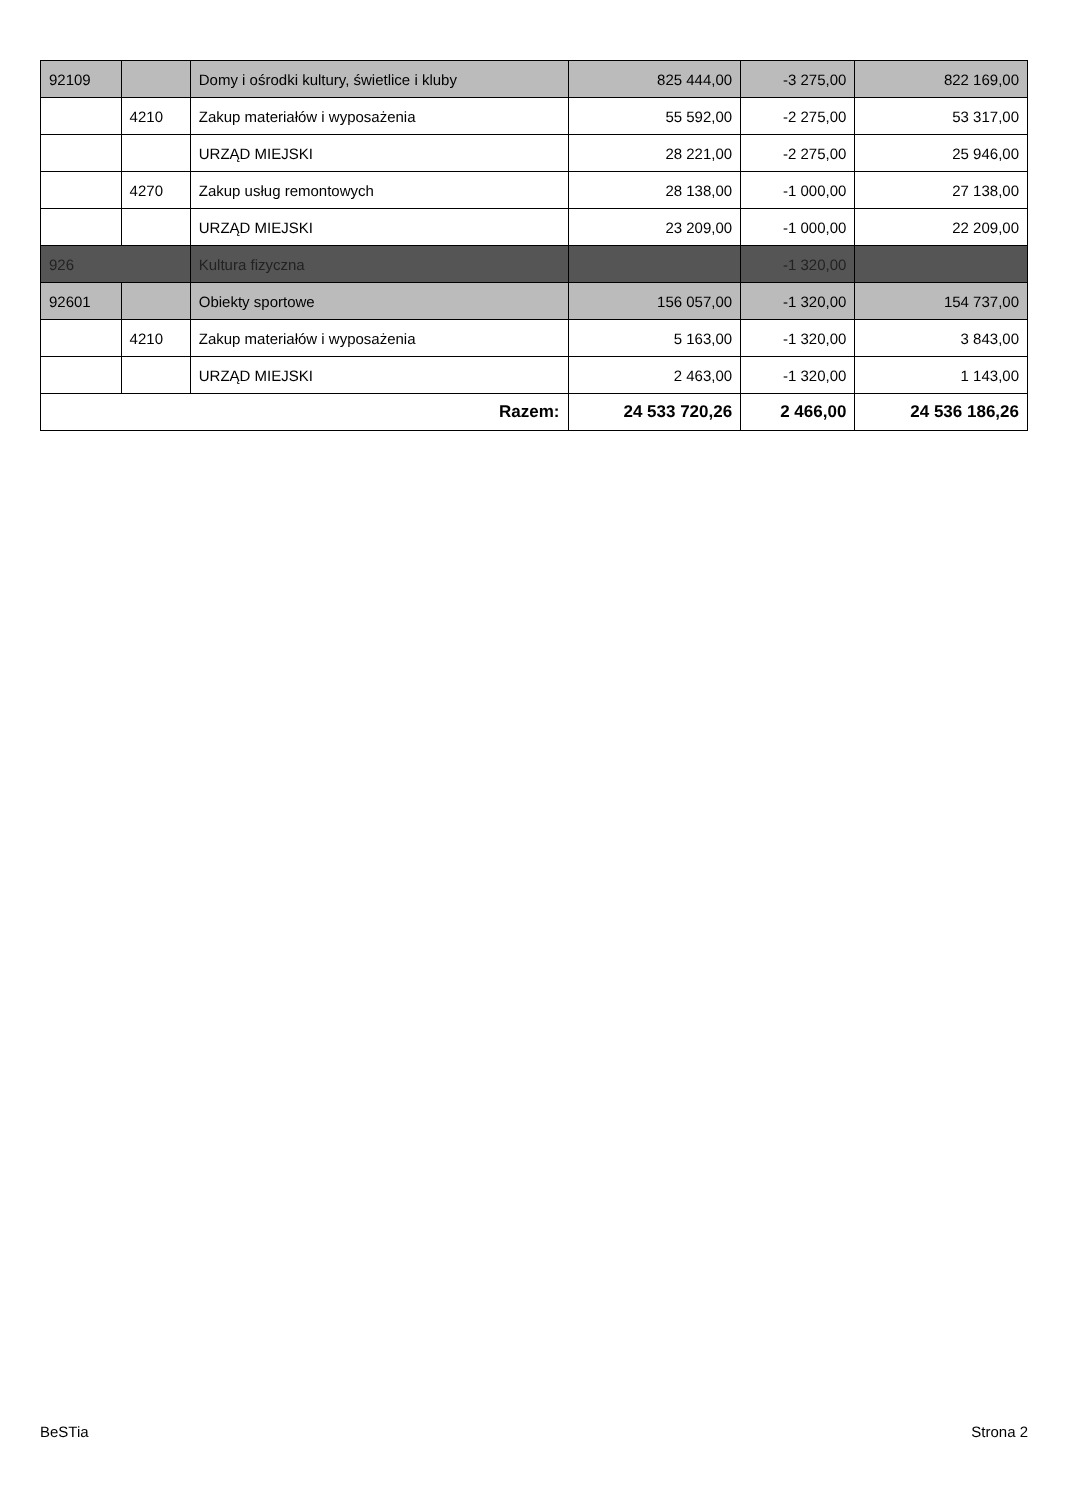| 92109 | | Domy i ośrodki kultury, świetlice i kluby | 825 444,00 | -3 275,00 | 822 169,00 |
| | 4210 | Zakup materiałów i wyposażenia | 55 592,00 | -2 275,00 | 53 317,00 |
| | | URZĄD MIEJSKI | 28 221,00 | -2 275,00 | 25 946,00 |
| | 4270 | Zakup usług remontowych | 28 138,00 | -1 000,00 | 27 138,00 |
| | | URZĄD MIEJSKI | 23 209,00 | -1 000,00 | 22 209,00 |
| 926 | | Kultura fizyczna | | -1 320,00 | |
| 92601 | | Obiekty sportowe | 156 057,00 | -1 320,00 | 154 737,00 |
| | 4210 | Zakup materiałów i wyposażenia | 5 163,00 | -1 320,00 | 3 843,00 |
| | | URZĄD MIEJSKI | 2 463,00 | -1 320,00 | 1 143,00 |
| Razem: | | | 24 533 720,26 | 2 466,00 | 24 536 186,26 |
BeSTia Strona 2